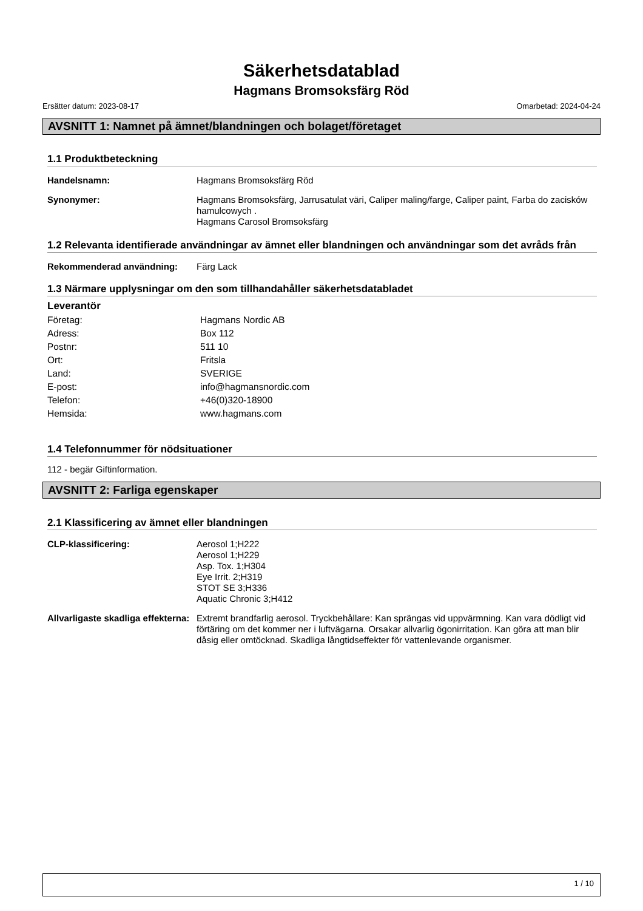Säkerhetsdatablad
Hagmans Bromsoksfärg Röd
Ersätter datum: 2023-08-17 Omarbetad: 2024-04-24
AVSNITT 1: Namnet på ämnet/blandningen och bolaget/företaget
1.1 Produktbeteckning
Handelsnamn:
Hagmans Bromsoksfärg Röd
Synonymer:
Hagmans Bromsoksfärg, Jarrusatulat väri, Caliper maling/farge, Caliper paint, Farba do zacisków hamulcowych .
Hagmans Carosol Bromsoksfärg
1.2 Relevanta identifierade användningar av ämnet eller blandningen och användningar som det avråds från
Rekommenderad användning:
Färg Lack
1.3 Närmare upplysningar om den som tillhandahåller säkerhetsdatabladet
Leverantör
Företag: Hagmans Nordic AB
Adress: Box 112
Postnr: 511 10
Ort: Fritsla
Land: SVERIGE
E-post: info@hagmansnordic.com
Telefon: +46(0)320-18900
Hemsida: www.hagmans.com
1.4 Telefonnummer för nödsituationer
112 - begär Giftinformation.
AVSNITT 2: Farliga egenskaper
2.1 Klassificering av ämnet eller blandningen
CLP-klassificering:
Aerosol 1;H222
Aerosol 1;H229
Asp. Tox. 1;H304
Eye Irrit. 2;H319
STOT SE 3;H336
Aquatic Chronic 3;H412
Allvarligaste skadliga effekterna:
Extremt brandfarlig aerosol. Tryckbehållare: Kan sprängas vid uppvärmning. Kan vara dödligt vid förtäring om det kommer ner i luftvägarna. Orsakar allvarlig ögonirritation. Kan göra att man blir dåsig eller omtöcknad. Skadliga långtidseffekter för vattenlevande organismer.
1 / 10